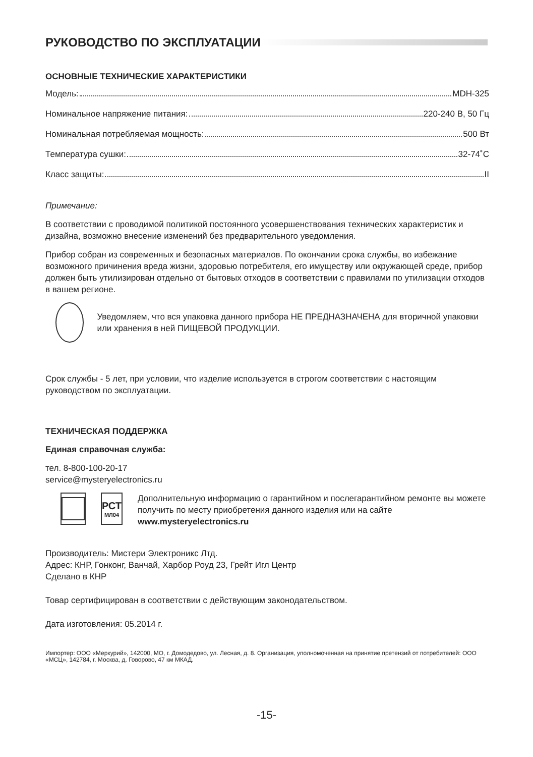РУКОВОДСТВО ПО ЭКСПЛУАТАЦИИ
ОСНОВНЫЕ ТЕХНИЧЕСКИЕ ХАРАКТЕРИСТИКИ
Модель: MDH-325
Номинальное напряжение питания: 220-240 В, 50 Гц
Номинальная потребляемая мощность: 500 Вт
Температура сушки: 32-74˚С
Класс защиты: II
Примечание:
В соответствии с проводимой политикой постоянного усовершенствования технических характеристик и дизайна, возможно внесение изменений без предварительного уведомления.
Прибор собран из современных и безопасных материалов. По окончании срока службы, во избежание возможного причинения вреда жизни, здоровью потребителя, его имуществу или окружающей среде, прибор должен быть утилизирован отдельно от бытовых отходов в соответствии с правилами по утилизации отходов в вашем регионе.
Уведомляем, что вся упаковка данного прибора НЕ ПРЕДНАЗНАЧЕНА для вторичной упаковки или хранения в ней ПИЩЕВОЙ ПРОДУКЦИИ.
Срок службы - 5 лет, при условии, что изделие используется в строгом соответствии с настоящим руководством по эксплуатации.
ТЕХНИЧЕСКАЯ ПОДДЕРЖКА
Единая справочная служба:
тел. 8-800-100-20-17
service@mysteryelectronics.ru
РСТ
МЛ04
Дополнительную информацию о гарантийном и послегарантийном ремонте вы можете получить по месту приобретения данного изделия или на сайте www.mysteryelectronics.ru
Производитель: Мистери Электроникс Лтд.
Адрес: КНР, Гонконг, Ванчай, Харбор Роуд 23, Грейт Игл Центр
Сделано в КНР
Товар сертифицирован в соответствии с действующим законодательством.
Дата изготовления: 05.2014 г.
Импортер: ООО «Меркурий», 142000, МО, г. Домодедово, ул. Лесная, д. 8. Организация, уполномоченная на принятие претензий от потребителей: ООО «МСЦ», 142784, г. Москва, д. Говорово, 47 км МКАД.
-15-